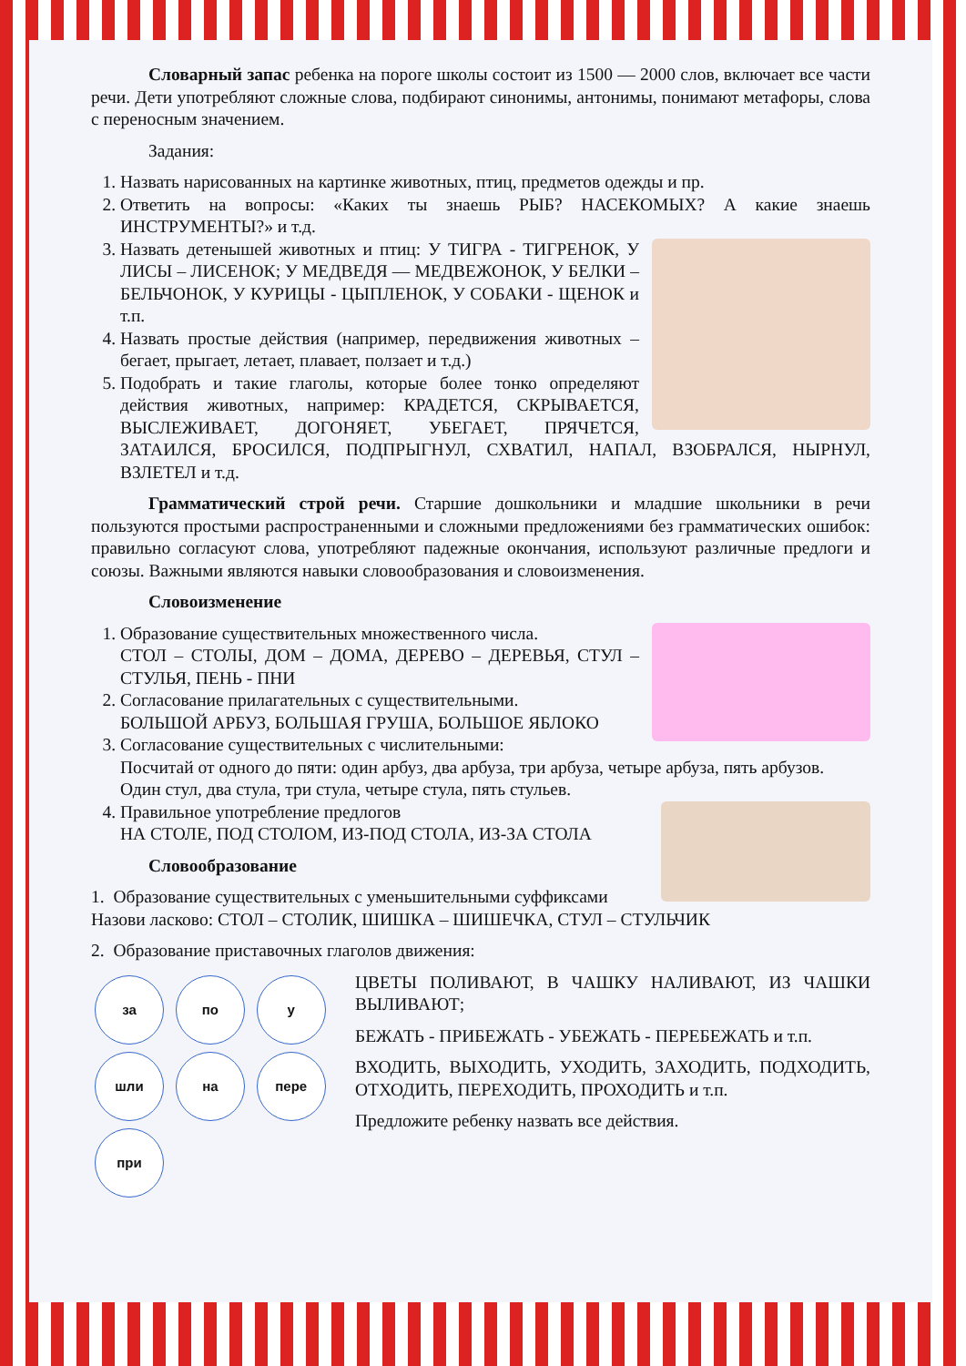Словарный запас ребенка на пороге школы состоит из 1500 — 2000 слов, включает все части речи. Дети употребляют сложные слова, подбирают синонимы, антонимы, понимают метафоры, слова с переносным значением.
Задания:
1. Назвать нарисованных на картинке животных, птиц, предметов одежды и пр.
2. Ответить на вопросы: «Каких ты знаешь РЫБ? НАСЕКОМЫХ? А какие знаешь ИНСТРУМЕНТЫ?» и т.д.
3. Назвать детенышей животных и птиц: У ТИГРА - ТИГРЕНОК, У ЛИСЫ – ЛИСЕНОК; У МЕДВЕДЯ — МЕДВЕЖОНОК, У БЕЛКИ – БЕЛЬЧОНОК, У КУРИЦЫ - ЦЫПЛЕНОК, У СОБАКИ - ЩЕНОК и т.п.
4. Назвать простые действия (например, передвижения животных – бегает, прыгает, летает, плавает, ползает и т.д.)
5. Подобрать и такие глаголы, которые более тонко определяют действия животных, например: КРАДЕТСЯ, СКРЫВАЕТСЯ, ВЫСЛЕЖИВАЕТ, ДОГОНЯЕТ, УБЕГАЕТ, ПРЯЧЕТСЯ, ЗАТАИЛСЯ, БРОСИЛСЯ, ПОДПРЫГНУЛ, СХВАТИЛ, НАПАЛ, ВЗОБРАЛСЯ, НЫРНУЛ, ВЗЛЕТЕЛ и т.д.
Грамматический строй речи. Старшие дошкольники и младшие школьники в речи пользуются простыми распространенными и сложными предложениями без грамматических ошибок: правильно согласуют слова, употребляют падежные окончания, используют различные предлоги и союзы. Важными являются навыки словообразования и словоизменения.
Словоизменение
1. Образование существительных множественного числа.
СТОЛ – СТОЛЫ, ДОМ – ДОМА, ДЕРЕВО – ДЕРЕВЬЯ, СТУЛ – СТУЛЬЯ, ПЕНЬ - ПНИ
2. Согласование прилагательных с существительными.
БОЛЬШОЙ АРБУЗ, БОЛЬШАЯ ГРУША, БОЛЬШОЕ ЯБЛОКО
3. Согласование существительных с числительными:
Посчитай от одного до пяти: один арбуз, два арбуза, три арбуза, четыре арбуза, пять арбузов.
Один стул, два стула, три стула, четыре стула, пять стульев.
4. Правильное употребление предлогов
НА СТОЛЕ, ПОД СТОЛОМ, ИЗ-ПОД СТОЛА, ИЗ-ЗА СТОЛА
Словообразование
1. Образование существительных с уменьшительными суффиксами
Назови ласково: СТОЛ – СТОЛИК, ШИШКА – ШИШЕЧКА, СТУЛ – СТУЛЬЧИК
2. Образование приставочных глаголов движения:
за по у шли на пере при
ЦВЕТЫ ПОЛИВАЮТ, В ЧАШКУ НАЛИВАЮТ, ИЗ ЧАШКИ ВЫЛИВАЮТ;
БЕЖАТЬ - ПРИБЕЖАТЬ - УБЕЖАТЬ - ПЕРЕБЕЖАТЬ и т.п.
ВХОДИТЬ, ВЫХОДИТЬ, УХОДИТЬ, ЗАХОДИТЬ, ПОДХОДИТЬ, ОТХОДИТЬ, ПЕРЕХОДИТЬ, ПРОХОДИТЬ и т.п.
Предложите ребенку назвать все действия.